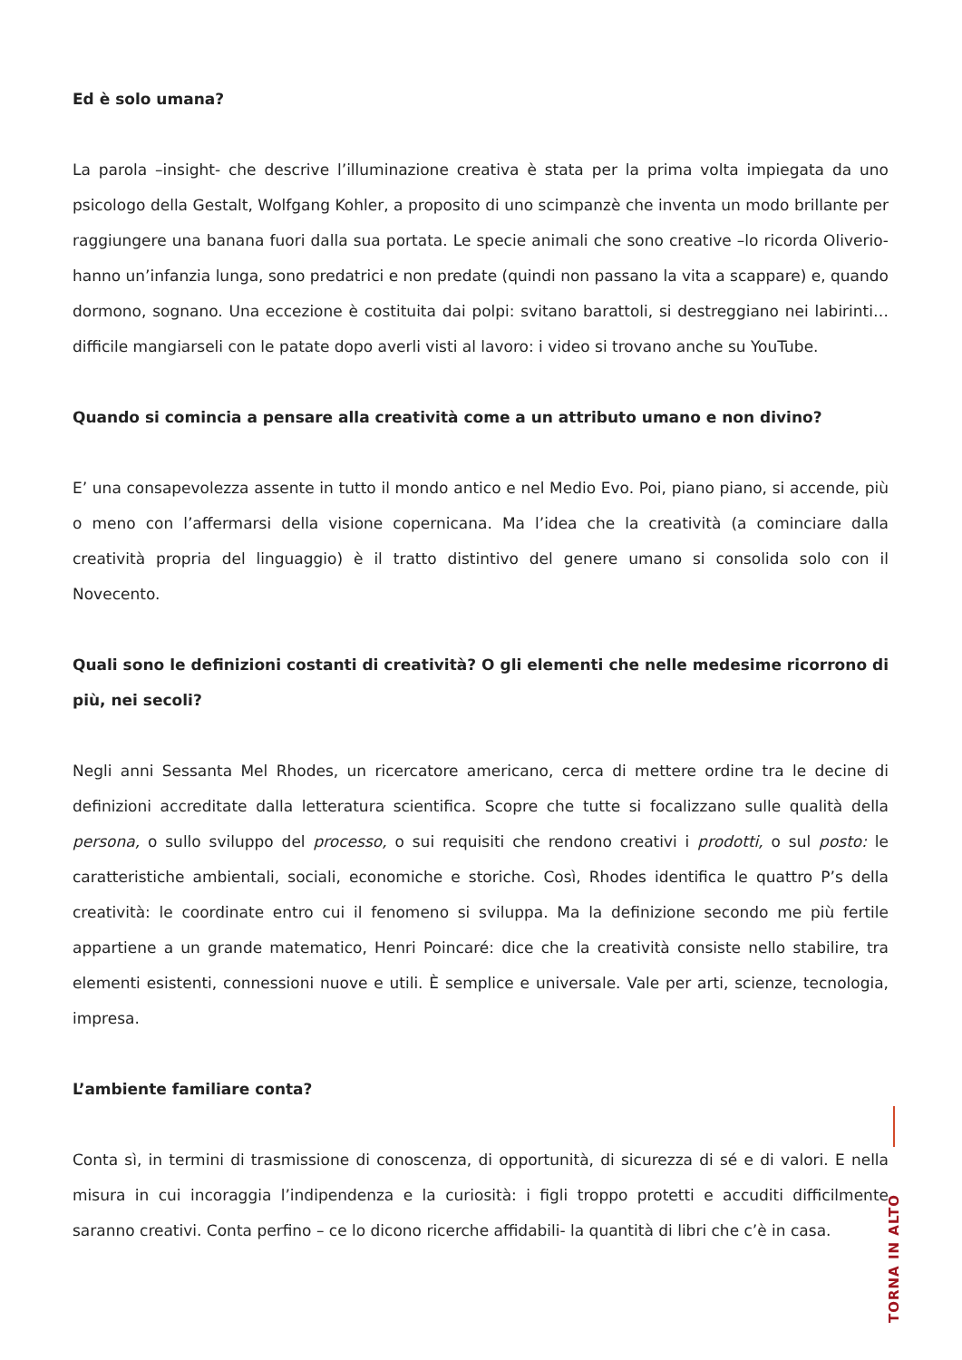Ed è solo umana?
La parola –insight- che descrive l’illuminazione creativa è stata per la prima volta impiegata da uno psicologo della Gestalt, Wolfgang Kohler, a proposito di uno scimpanzè che inventa un modo brillante per raggiungere una banana fuori dalla sua portata. Le specie animali che sono creative –lo ricorda Oliverio- hanno un’infanzia lunga, sono predatrici e non predate (quindi non passano la vita a scappare) e, quando dormono, sognano. Una eccezione è costituita dai polpi: svitano barattoli, si destreggiano nei labirinti… difficile mangiarseli con le patate dopo averli visti al lavoro: i video si trovano anche su YouTube.
Quando si comincia a pensare alla creatività come a un attributo umano e non divino?
E’ una consapevolezza assente in tutto il mondo antico e nel Medio Evo. Poi, piano piano, si accende, più o meno con l’affermarsi della visione copernicana. Ma l’idea che la creatività (a cominciare dalla creatività propria del linguaggio) è il tratto distintivo del genere umano si consolida solo con il Novecento.
Quali sono le definizioni costanti di creatività? O gli elementi che nelle medesime ricorrono di più, nei secoli?
Negli anni Sessanta Mel Rhodes, un ricercatore americano, cerca di mettere ordine tra le decine di definizioni accreditate dalla letteratura scientifica. Scopre che tutte si focalizzano sulle qualità della persona, o sullo sviluppo del processo, o sui requisiti che rendono creativi i prodotti, o sul posto: le caratteristiche ambientali, sociali, economiche e storiche. Così, Rhodes identifica le quattro P’s della creatività: le coordinate entro cui il fenomeno si sviluppa. Ma la definizione secondo me più fertile appartiene a un grande matematico, Henri Poincaré: dice che la creatività consiste nello stabilire, tra elementi esistenti, connessioni nuove e utili. È semplice e universale. Vale per arti, scienze, tecnologia, impresa.
L’ambiente familiare conta?
Conta sì, in termini di trasmissione di conoscenza, di opportunità, di sicurezza di sé e di valori. E nella misura in cui incoraggia l’indipendenza e la curiosità: i figli troppo protetti e accuditi difficilmente saranno creativi. Conta perfino – ce lo dicono ricerche affidabili- la quantità di libri che c’è in casa.
TORNA IN ALTO